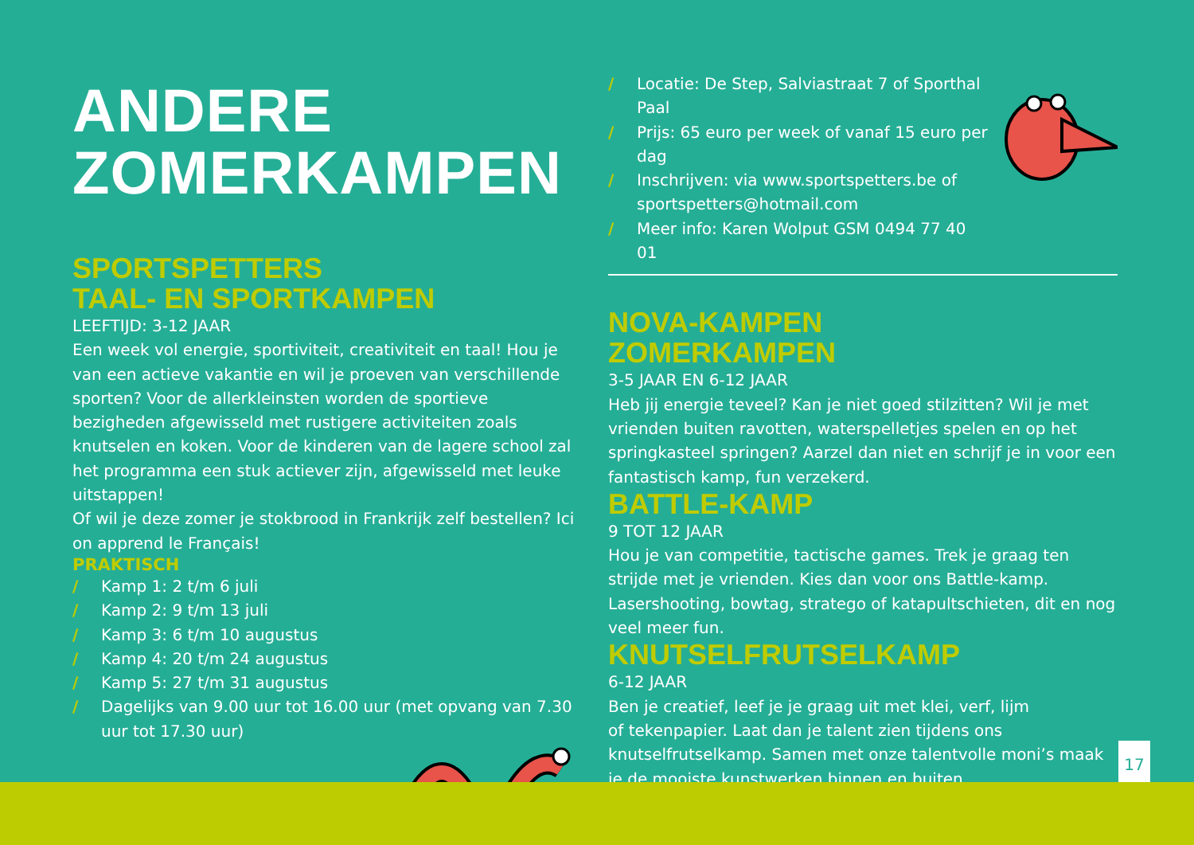ANDERE
ZOMERKAMPEN
SPORTSPETTERS
TAAL- EN SPORTKAMPEN
LEEFTIJD: 3-12 JAAR
Een week vol energie, sportiviteit, creativiteit en taal! Hou je van een actieve vakantie en wil je proeven van verschillende sporten? Voor de allerkleinsten worden de sportieve bezigheden afgewisseld met rustigere activiteiten zoals knutselen en koken. Voor de kinderen van de lagere school zal het programma een stuk actiever zijn, afgewisseld met leuke uitstappen!
Of wil je deze zomer je stokbrood in Frankrijk zelf bestellen? Ici on apprend le Français!
PRAKTISCH
/ Kamp 1: 2 t/m 6 juli
/ Kamp 2: 9 t/m 13 juli
/ Kamp 3: 6 t/m 10 augustus
/ Kamp 4: 20 t/m 24 augustus
/ Kamp 5: 27 t/m 31 augustus
/ Dagelijks van 9.00 uur tot 16.00 uur (met opvang van 7.30 uur tot 17.30 uur)
/ Locatie: De Step, Salviastraat 7 of Sporthal Paal
/ Prijs: 65 euro per week of vanaf 15 euro per dag
/ Inschrijven: via www.sportspetters.be of sportspetters@hotmail.com
/ Meer info: Karen Wolput GSM 0494 77 40 01
NOVA-KAMPEN
ZOMERKAMPEN
3-5 JAAR EN 6-12 JAAR
Heb jij energie teveel? Kan je niet goed stilzitten? Wil je met vrienden buiten ravotten, waterspelletjes spelen en op het springkasteel springen? Aarzel dan niet en schrijf je in voor een fantastisch kamp, fun verzekerd.
BATTLE-KAMP
9 TOT 12 JAAR
Hou je van competitie, tactische games. Trek je graag ten strijde met je vrienden. Kies dan voor ons Battle-kamp. Lasershooting, bowtag, stratego of katapultschieten, dit en nog veel meer fun.
KNUTSELFRUTSELKAMP
6-12 JAAR
Ben je creatief, leef je je graag uit met klei, verf, lijm
of tekenpapier. Laat dan je talent zien tijdens ons knutselfrutselkamp. Samen met onze talentvolle moni’s maak je de mooiste kunstwerken binnen en buiten.
17